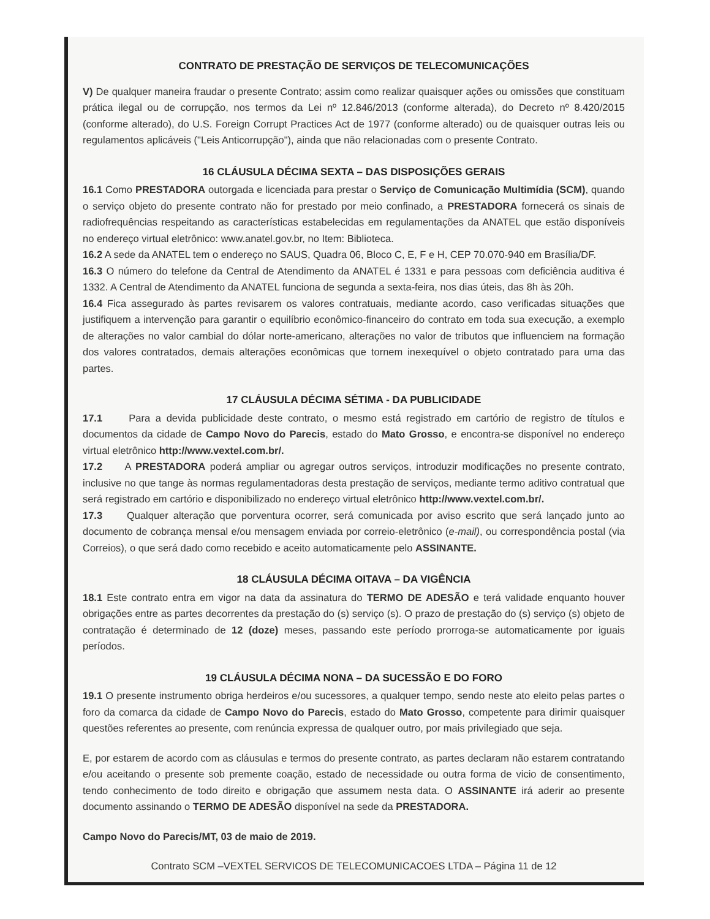CONTRATO DE PRESTAÇÃO DE SERVIÇOS DE TELECOMUNICAÇÕES
V) De qualquer maneira fraudar o presente Contrato; assim como realizar quaisquer ações ou omissões que constituam prática ilegal ou de corrupção, nos termos da Lei nº 12.846/2013 (conforme alterada), do Decreto nº 8.420/2015 (conforme alterado), do U.S. Foreign Corrupt Practices Act de 1977 (conforme alterado) ou de quaisquer outras leis ou regulamentos aplicáveis ("Leis Anticorrupção"), ainda que não relacionadas com o presente Contrato.
16 CLÁUSULA DÉCIMA SEXTA – DAS DISPOSIÇÕES GERAIS
16.1 Como PRESTADORA outorgada e licenciada para prestar o Serviço de Comunicação Multimídia (SCM), quando o serviço objeto do presente contrato não for prestado por meio confinado, a PRESTADORA fornecerá os sinais de radiofrequências respeitando as características estabelecidas em regulamentações da ANATEL que estão disponíveis no endereço virtual eletrônico: www.anatel.gov.br, no Item: Biblioteca.
16.2 A sede da ANATEL tem o endereço no SAUS, Quadra 06, Bloco C, E, F e H, CEP 70.070-940 em Brasília/DF.
16.3 O número do telefone da Central de Atendimento da ANATEL é 1331 e para pessoas com deficiência auditiva é 1332. A Central de Atendimento da ANATEL funciona de segunda a sexta-feira, nos dias úteis, das 8h às 20h.
16.4 Fica assegurado às partes revisarem os valores contratuais, mediante acordo, caso verificadas situações que justifiquem a intervenção para garantir o equilíbrio econômico-financeiro do contrato em toda sua execução, a exemplo de alterações no valor cambial do dólar norte-americano, alterações no valor de tributos que influenciem na formação dos valores contratados, demais alterações econômicas que tornem inexequível o objeto contratado para uma das partes.
17 CLÁUSULA DÉCIMA SÉTIMA - DA PUBLICIDADE
17.1 Para a devida publicidade deste contrato, o mesmo está registrado em cartório de registro de títulos e documentos da cidade de Campo Novo do Parecis, estado do Mato Grosso, e encontra-se disponível no endereço virtual eletrônico http://www.vextel.com.br/.
17.2 A PRESTADORA poderá ampliar ou agregar outros serviços, introduzir modificações no presente contrato, inclusive no que tange às normas regulamentadoras desta prestação de serviços, mediante termo aditivo contratual que será registrado em cartório e disponibilizado no endereço virtual eletrônico http://www.vextel.com.br/.
17.3 Qualquer alteração que porventura ocorrer, será comunicada por aviso escrito que será lançado junto ao documento de cobrança mensal e/ou mensagem enviada por correio-eletrônico (e-mail), ou correspondência postal (via Correios), o que será dado como recebido e aceito automaticamente pelo ASSINANTE.
18 CLÁUSULA DÉCIMA OITAVA – DA VIGÊNCIA
18.1 Este contrato entra em vigor na data da assinatura do TERMO DE ADESÃO e terá validade enquanto houver obrigações entre as partes decorrentes da prestação do (s) serviço (s). O prazo de prestação do (s) serviço (s) objeto de contratação é determinado de 12 (doze) meses, passando este período prorroga-se automaticamente por iguais períodos.
19 CLÁUSULA DÉCIMA NONA – DA SUCESSÃO E DO FORO
19.1 O presente instrumento obriga herdeiros e/ou sucessores, a qualquer tempo, sendo neste ato eleito pelas partes o foro da comarca da cidade de Campo Novo do Parecis, estado do Mato Grosso, competente para dirimir quaisquer questões referentes ao presente, com renúncia expressa de qualquer outro, por mais privilegiado que seja.
E, por estarem de acordo com as cláusulas e termos do presente contrato, as partes declaram não estarem contratando e/ou aceitando o presente sob premente coação, estado de necessidade ou outra forma de vicio de consentimento, tendo conhecimento de todo direito e obrigação que assumem nesta data. O ASSINANTE irá aderir ao presente documento assinando o TERMO DE ADESÃO disponível na sede da PRESTADORA.
Campo Novo do Parecis/MT, 03 de maio de 2019.
Contrato SCM –VEXTEL SERVICOS DE TELECOMUNICACOES LTDA – Página 11 de 12